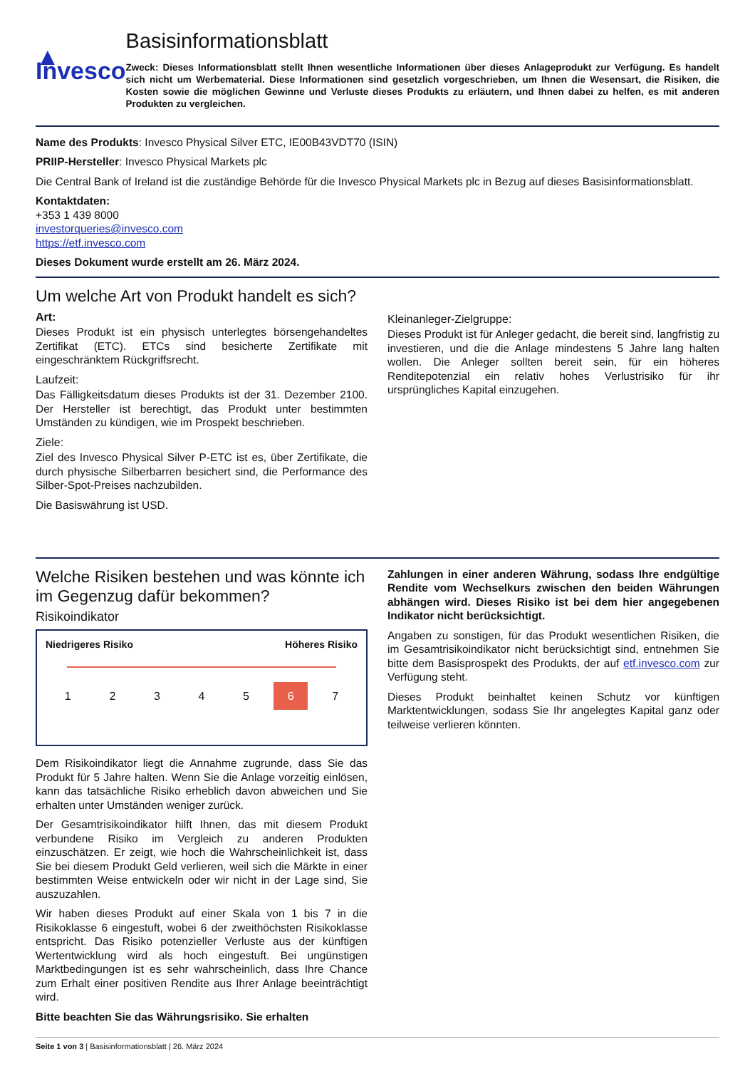▲ Invesco
Basisinformationsblatt
Zweck: Dieses Informationsblatt stellt Ihnen wesentliche Informationen über dieses Anlageprodukt zur Verfügung. Es handelt sich nicht um Werbematerial. Diese Informationen sind gesetzlich vorgeschrieben, um Ihnen die Wesensart, die Risiken, die Kosten sowie die möglichen Gewinne und Verluste dieses Produkts zu erläutern, und Ihnen dabei zu helfen, es mit anderen Produkten zu vergleichen.
Name des Produkts: Invesco Physical Silver ETC, IE00B43VDT70 (ISIN)
PRIIP-Hersteller: Invesco Physical Markets plc
Die Central Bank of Ireland ist die zuständige Behörde für die Invesco Physical Markets plc in Bezug auf dieses Basisinformationsblatt.
Kontaktdaten:
+353 1 439 8000
investorqueries@invesco.com
https://etf.invesco.com
Dieses Dokument wurde erstellt am 26. März 2024.
Um welche Art von Produkt handelt es sich?
Art:
Dieses Produkt ist ein physisch unterlegtes börsengehandeltes Zertifikat (ETC). ETCs sind besicherte Zertifikate mit eingeschränktem Rückgriffsrecht.
Laufzeit:
Das Fälligkeitsdatum dieses Produkts ist der 31. Dezember 2100. Der Hersteller ist berechtigt, das Produkt unter bestimmten Umständen zu kündigen, wie im Prospekt beschrieben.
Ziele:
Ziel des Invesco Physical Silver P-ETC ist es, über Zertifikate, die durch physische Silberbarren besichert sind, die Performance des Silber-Spot-Preises nachzubilden.
Die Basiswährung ist USD.
Kleinanleger-Zielgruppe:
Dieses Produkt ist für Anleger gedacht, die bereit sind, langfristig zu investieren, und die die Anlage mindestens 5 Jahre lang halten wollen. Die Anleger sollten bereit sein, für ein höheres Renditepotenzial ein relativ hohes Verlustrisiko für ihr ursprüngliches Kapital einzugehen.
Welche Risiken bestehen und was könnte ich im Gegenzug dafür bekommen?
Risikoindikator
Niedrigeres Risiko Höheres Risiko
1 2 3 4 5 6 7
Dem Risikoindikator liegt die Annahme zugrunde, dass Sie das Produkt für 5 Jahre halten. Wenn Sie die Anlage vorzeitig einlösen, kann das tatsächliche Risiko erheblich davon abweichen und Sie erhalten unter Umständen weniger zurück.
Der Gesamtrisikoindikator hilft Ihnen, das mit diesem Produkt verbundene Risiko im Vergleich zu anderen Produkten einzuschätzen. Er zeigt, wie hoch die Wahrscheinlichkeit ist, dass Sie bei diesem Produkt Geld verlieren, weil sich die Märkte in einer bestimmten Weise entwickeln oder wir nicht in der Lage sind, Sie auszuzahlen.
Wir haben dieses Produkt auf einer Skala von 1 bis 7 in die Risikoklasse 6 eingestuft, wobei 6 der zweithöchsten Risikoklasse entspricht. Das Risiko potenzieller Verluste aus der künftigen Wertentwicklung wird als hoch eingestuft. Bei ungünstigen Marktbedingungen ist es sehr wahrscheinlich, dass Ihre Chance zum Erhalt einer positiven Rendite aus Ihrer Anlage beeinträchtigt wird.
Bitte beachten Sie das Währungsrisiko. Sie erhalten
Zahlungen in einer anderen Währung, sodass Ihre endgültige Rendite vom Wechselkurs zwischen den beiden Währungen abhängen wird. Dieses Risiko ist bei dem hier angegebenen Indikator nicht berücksichtigt.
Angaben zu sonstigen, für das Produkt wesentlichen Risiken, die im Gesamtrisikoindikator nicht berücksichtigt sind, entnehmen Sie bitte dem Basisprospekt des Produkts, der auf etf.invesco.com zur Verfügung steht.
Dieses Produkt beinhaltet keinen Schutz vor künftigen Marktentwicklungen, sodass Sie Ihr angelegtes Kapital ganz oder teilweise verlieren könnten.
Seite 1 von 3 | Basisinformationsblatt | 26. März 2024